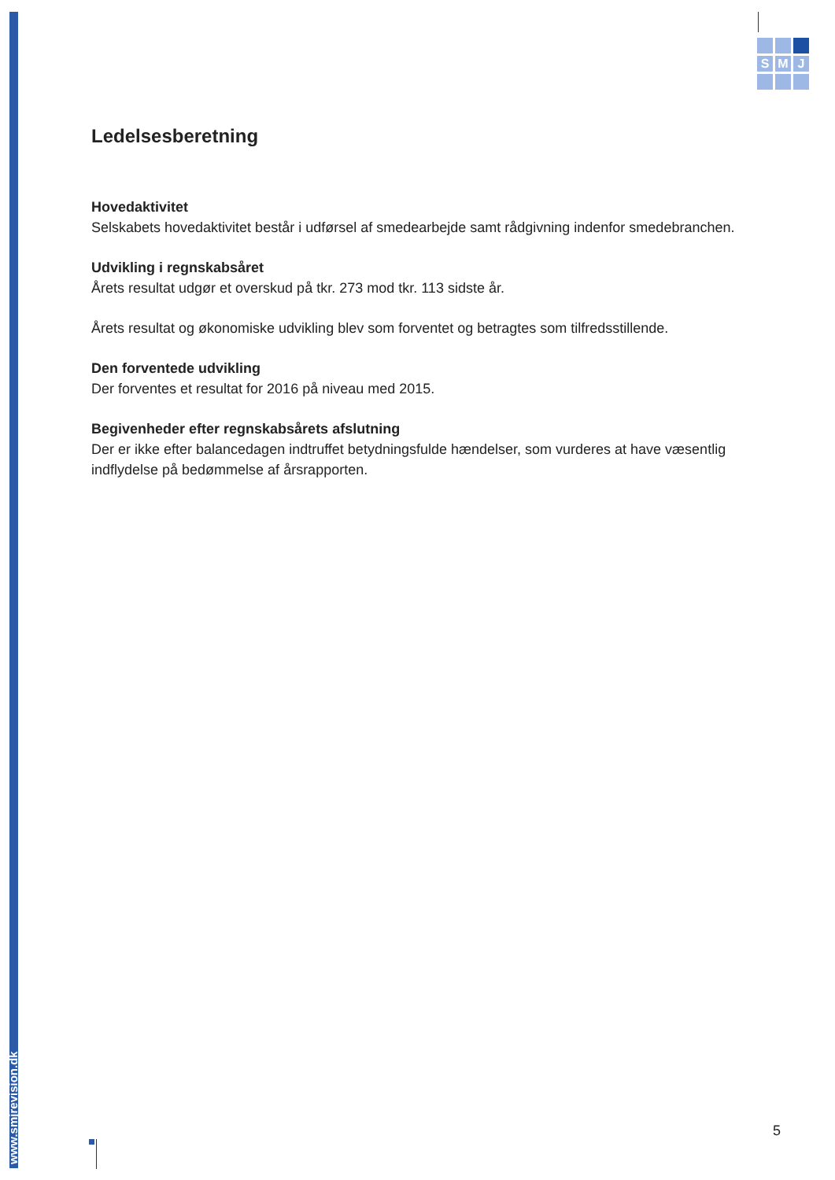www.smjrevision.dk
S
M
J
Ledelsesberetning
Hovedaktivitet
Selskabets hovedaktivitet består i udførsel af smedearbejde samt rådgivning indenfor smedebranchen.
Udvikling i regnskabsåret
Årets resultat udgør et overskud på tkr. 273 mod tkr. 113 sidste år.
Årets resultat og økonomiske udvikling blev som forventet og betragtes som tilfredsstillende.
Den forventede udvikling
Der forventes et resultat for 2016 på niveau med 2015.
Begivenheder efter regnskabsårets afslutning
Der er ikke efter balancedagen indtruffet betydningsfulde hændelser, som vurderes at have væsentlig indflydelse på bedømmelse af årsrapporten.
5